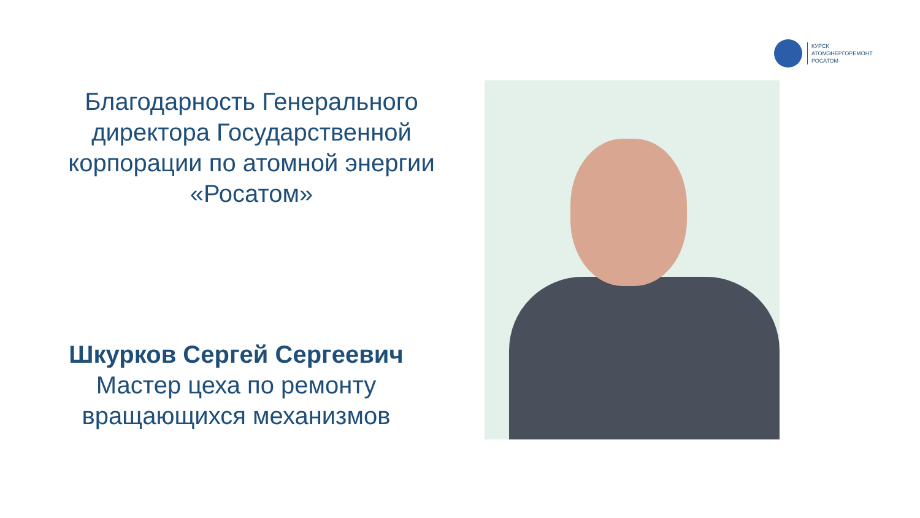КУРСК
АТОМЭНЕРГОРЕМОНТ
РОСАТОМ
Благодарность Генерального директора Государственной корпорации по атомной энергии «Росатом»
Шкурков Сергей Сергеевич
Мастер цеха по ремонту
вращающихся механизмов